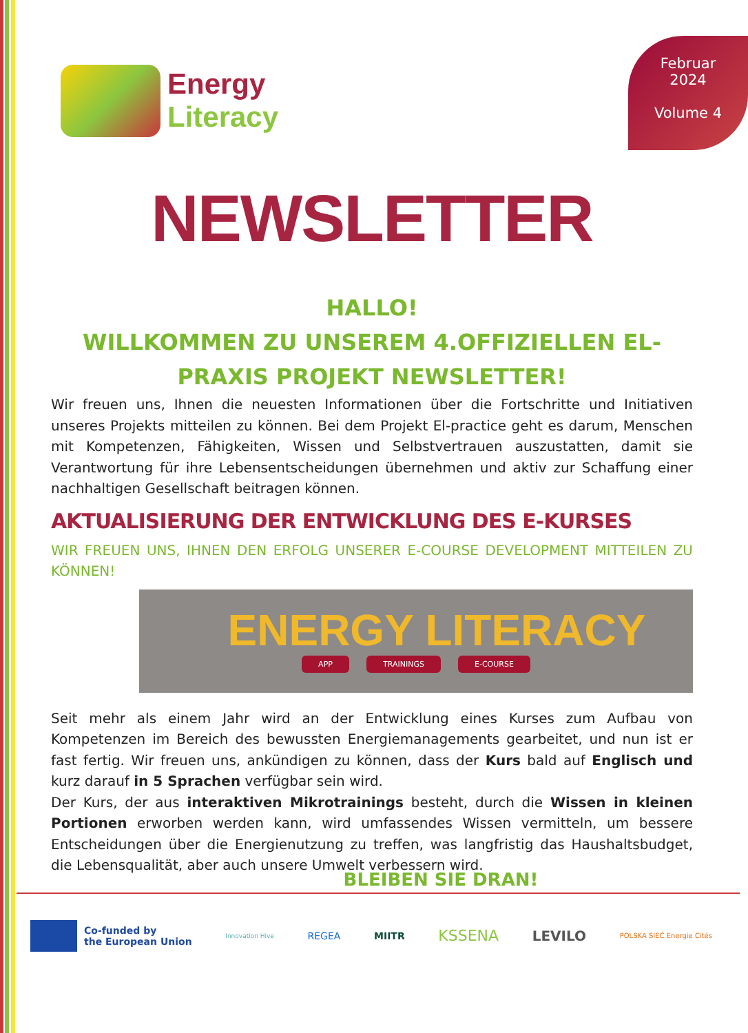Energy
Literacy
Februar
2024
Volume 4
NEWSLETTER
HALLO!
WILLKOMMEN ZU UNSEREM 4.OFFIZIELLEN EL-PRAXIS PROJEKT NEWSLETTER!
Wir freuen uns, Ihnen die neuesten Informationen über die Fortschritte und Initiativen unseres Projekts mitteilen zu können. Bei dem Projekt El-practice geht es darum, Menschen mit Kompetenzen, Fähigkeiten, Wissen und Selbstvertrauen auszustatten, damit sie Verantwortung für ihre Lebensentscheidungen übernehmen und aktiv zur Schaffung einer nachhaltigen Gesellschaft beitragen können.
AKTUALISIERUNG DER ENTWICKLUNG DES E-KURSES
WIR FREUEN UNS, IHNEN DEN ERFOLG UNSERER E-COURSE DEVELOPMENT MITTEILEN ZU KÖNNEN!
ENERGY LITERACY
APP TRAININGS E-COURSE
Seit mehr als einem Jahr wird an der Entwicklung eines Kurses zum Aufbau von Kompetenzen im Bereich des bewussten Energiemanagements gearbeitet, und nun ist er fast fertig. Wir freuen uns, ankündigen zu können, dass der Kurs bald auf Englisch und kurz darauf in 5 Sprachen verfügbar sein wird.
Der Kurs, der aus interaktiven Mikrotrainings besteht, durch die Wissen in kleinen Portionen erworben werden kann, wird umfassendes Wissen vermitteln, um bessere Entscheidungen über die Energienutzung zu treffen, was langfristig das Haushaltsbudget, die Lebensqualität, aber auch unsere Umwelt verbessern wird.
BLEIBEN SIE DRAN!
Co-funded by
the European Union
Innovation Hive REGEA MIITR KSSENA LEVILO POLSKA SIEĆ Energie Cités